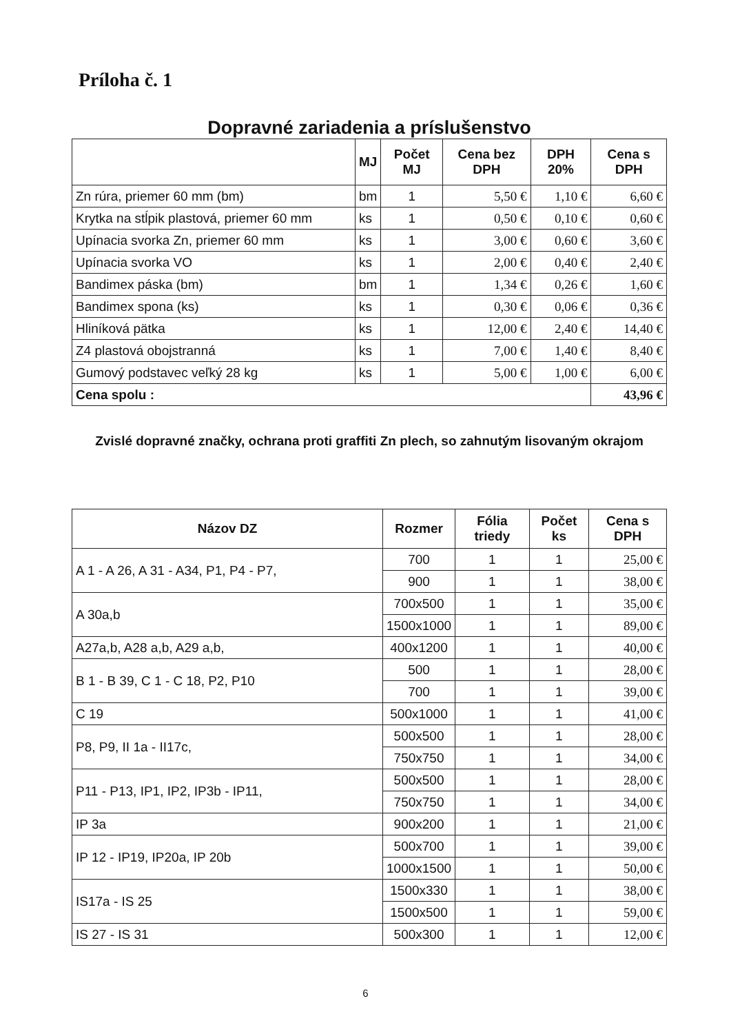Príloha č. 1
Dopravné zariadenia a príslušenstvo
| | MJ | Počet MJ | Cena bez DPH | DPH 20% | Cena s DPH |
| --- | --- | --- | --- | --- | --- |
| Zn rúra, priemer 60 mm (bm) | bm | 1 | 5,50 € | 1,10 € | 6,60 € |
| Krytka na stĺpik plastová, priemer 60 mm | ks | 1 | 0,50 € | 0,10 € | 0,60 € |
| Upínacia svorka Zn, priemer 60 mm | ks | 1 | 3,00 € | 0,60 € | 3,60 € |
| Upínacia svorka VO | ks | 1 | 2,00 € | 0,40 € | 2,40 € |
| Bandimex páska (bm) | bm | 1 | 1,34 € | 0,26 € | 1,60 € |
| Bandimex spona (ks) | ks | 1 | 0,30 € | 0,06 € | 0,36 € |
| Hliníková pätka | ks | 1 | 12,00 € | 2,40 € | 14,40 € |
| Z4 plastová obojstranná | ks | 1 | 7,00 € | 1,40 € | 8,40 € |
| Gumový podstavec veľký 28 kg | ks | 1 | 5,00 € | 1,00 € | 6,00 € |
| Cena spolu : | | | | | 43,96 € |
Zvislé dopravné značky, ochrana proti graffiti Zn plech, so zahnutým lisovaným okrajom
| Názov DZ | Rozmer | Fólia triedy | Počet ks | Cena s DPH |
| --- | --- | --- | --- | --- |
| A 1 - A 26, A 31 - A34, P1, P4 - P7, | 700 | 1 | 1 | 25,00 € |
| | 900 | 1 | 1 | 38,00 € |
| A 30a,b | 700x500 | 1 | 1 | 35,00 € |
| | 1500x1000 | 1 | 1 | 89,00 € |
| A27a,b, A28 a,b, A29 a,b, | 400x1200 | 1 | 1 | 40,00 € |
| B 1 - B 39, C 1 - C 18, P2, P10 | 500 | 1 | 1 | 28,00 € |
| | 700 | 1 | 1 | 39,00 € |
| C 19 | 500x1000 | 1 | 1 | 41,00 € |
| P8, P9, II 1a - II17c, | 500x500 | 1 | 1 | 28,00 € |
| | 750x750 | 1 | 1 | 34,00 € |
| P11 - P13, IP1, IP2, IP3b - IP11, | 500x500 | 1 | 1 | 28,00 € |
| | 750x750 | 1 | 1 | 34,00 € |
| IP 3a | 900x200 | 1 | 1 | 21,00 € |
| IP 12 - IP19, IP20a, IP 20b | 500x700 | 1 | 1 | 39,00 € |
| | 1000x1500 | 1 | 1 | 50,00 € |
| IS17a - IS 25 | 1500x330 | 1 | 1 | 38,00 € |
| | 1500x500 | 1 | 1 | 59,00 € |
| IS 27 - IS 31 | 500x300 | 1 | 1 | 12,00 € |
6